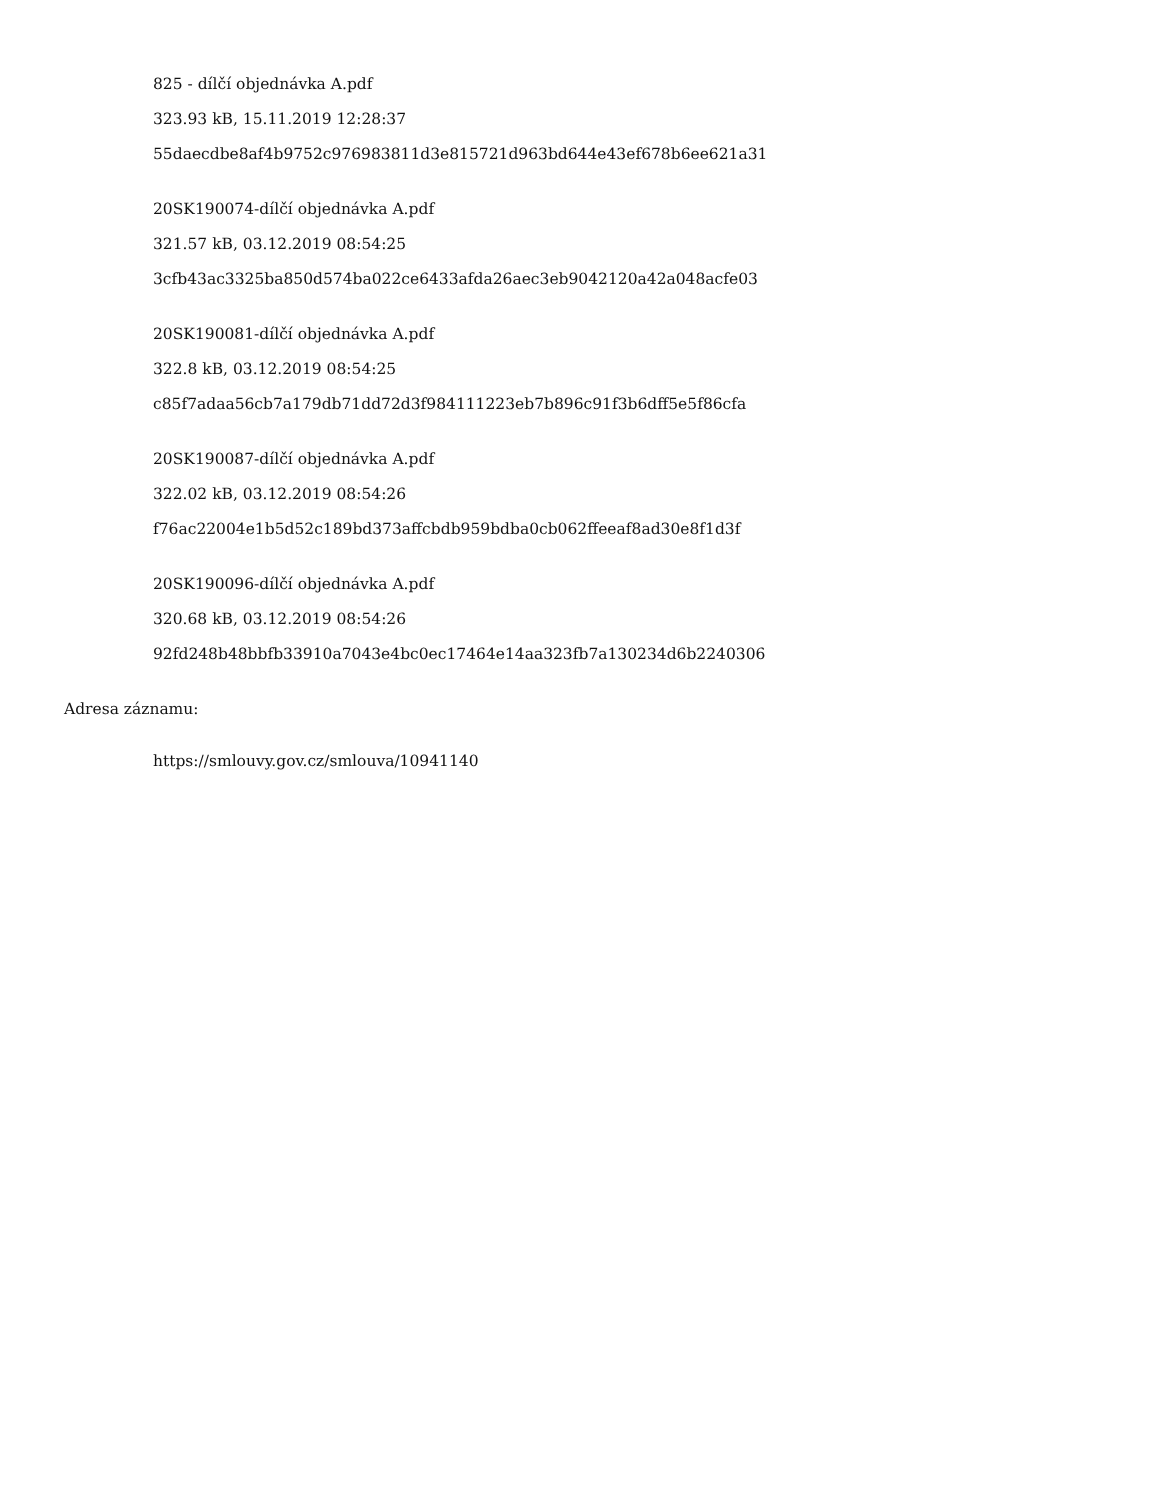825 - dílčí objednávka A.pdf
323.93 kB, 15.11.2019 12:28:37
55daecdbe8af4b9752c976983811d3e815721d963bd644e43ef678b6ee621a31
20SK190074-dílčí objednávka A.pdf
321.57 kB, 03.12.2019 08:54:25
3cfb43ac3325ba850d574ba022ce6433afda26aec3eb9042120a42a048acfe03
20SK190081-dílčí objednávka A.pdf
322.8 kB, 03.12.2019 08:54:25
c85f7adaa56cb7a179db71dd72d3f984111223eb7b896c91f3b6dff5e5f86cfa
20SK190087-dílčí objednávka A.pdf
322.02 kB, 03.12.2019 08:54:26
f76ac22004e1b5d52c189bd373affcbdb959bdba0cb062ffeeaf8ad30e8f1d3f
20SK190096-dílčí objednávka A.pdf
320.68 kB, 03.12.2019 08:54:26
92fd248b48bbfb33910a7043e4bc0ec17464e14aa323fb7a130234d6b2240306
Adresa záznamu:
https://smlouvy.gov.cz/smlouva/10941140